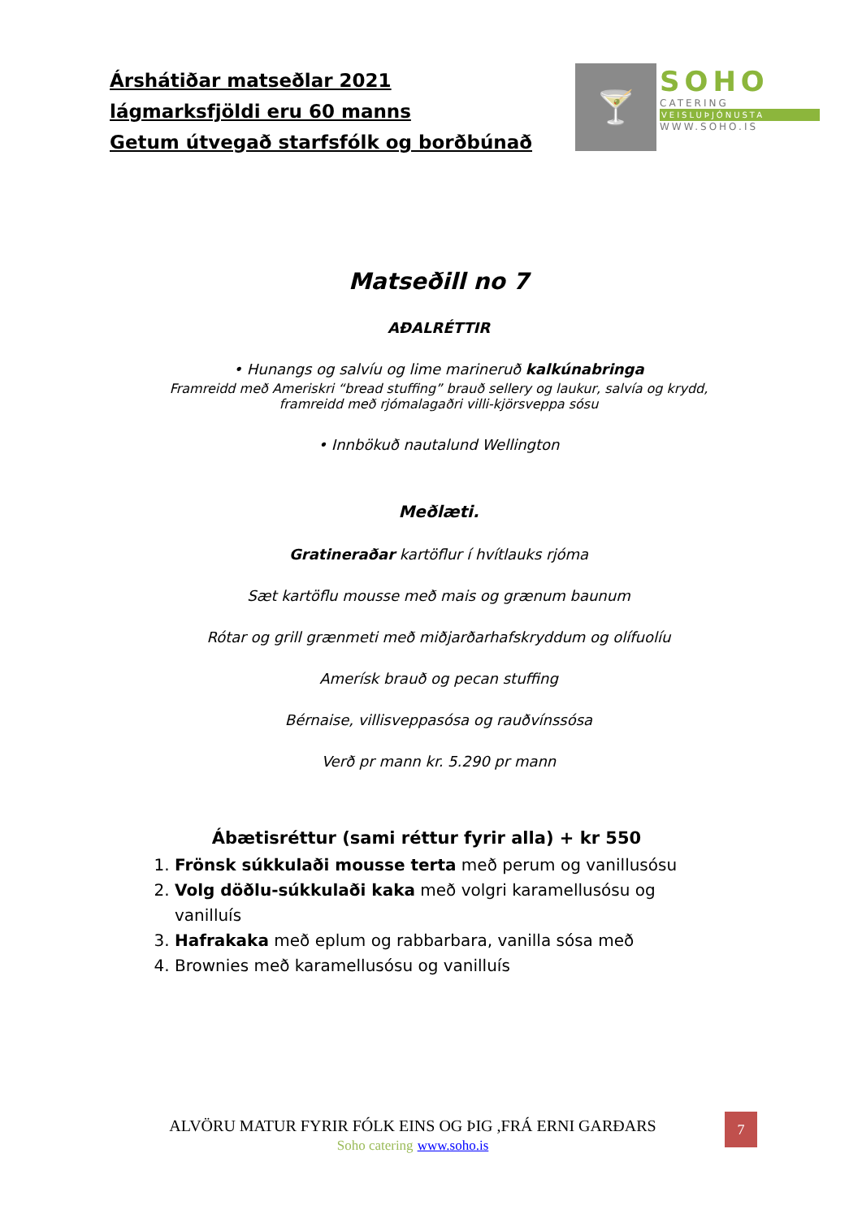Árshátiðar matseðlar 2021
lágmarksfjöldi eru 60 manns
Getum útvegað starfsfólk og borðbúnað
🍸
SOHO
CATERING
VEISLUÞJÓNUSTA
WWW.SOHO.IS
Matseðill no 7
AÐALRÉTTIR
• Hunangs og salvíu og lime marineruð kalkúnabringa
Framreidd með Ameriskri “bread stuffing” brauð sellery og laukur, salvía og krydd, framreidd með rjómalagaðri villi-kjörsveppa sósu
• Innbökuð nautalund Wellington
Meðlæti.
Gratineraðar kartöflur í hvítlauks rjóma
Sæt kartöflu mousse með mais og grænum baunum
Rótar og grill grænmeti með miðjarðarhafskryddum og olífuolíu
Amerísk brauð og pecan stuffing
Bérnaise, villisveppasósa og rauðvínssósa
Verð pr mann kr. 5.290 pr mann
Ábætisréttur (sami réttur fyrir alla) + kr 550
1. Frönsk súkkulaði mousse terta með perum og vanillusósu
2. Volg döðlu-súkkulaði kaka með volgri karamellusósu og vanilluís
3. Hafrakaka með eplum og rabbarbara, vanilla sósa með
4. Brownies með karamellusósu og vanilluís
ALVÖRU MATUR FYRIR FÓLK EINS OG ÞIG ,FRÁ ERNI GARÐARS
Soho catering www.soho.is
7